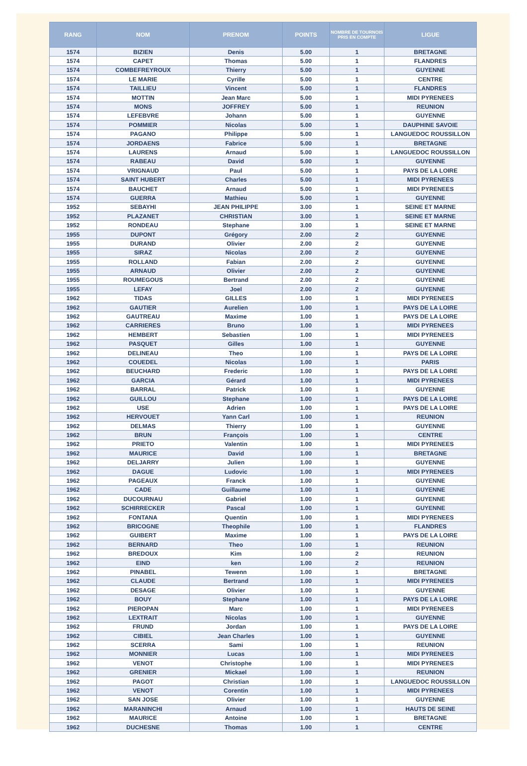| RANG | NOM | PRENOM | POINTS | NOMBRE DE TOURNOIS PRIS EN COMPTE | LIGUE |
| --- | --- | --- | --- | --- | --- |
| 1574 | BIZIEN | Denis | 5.00 | 1 | BRETAGNE |
| 1574 | CAPET | Thomas | 5.00 | 1 | FLANDRES |
| 1574 | COMBEFREYROUX | Thierry | 5.00 | 1 | GUYENNE |
| 1574 | LE MARIE | Cyrille | 5.00 | 1 | CENTRE |
| 1574 | TAILLIEU | Vincent | 5.00 | 1 | FLANDRES |
| 1574 | MOTTIN | Jean Marc | 5.00 | 1 | MIDI PYRENEES |
| 1574 | MONS | JOFFREY | 5.00 | 1 | REUNION |
| 1574 | LEFEBVRE | Johann | 5.00 | 1 | GUYENNE |
| 1574 | POMMIER | Nicolas | 5.00 | 1 | DAUPHINE SAVOIE |
| 1574 | PAGANO | Philippe | 5.00 | 1 | LANGUEDOC ROUSSILLON |
| 1574 | JORDAENS | Fabrice | 5.00 | 1 | BRETAGNE |
| 1574 | LAURENS | Arnaud | 5.00 | 1 | LANGUEDOC ROUSSILLON |
| 1574 | RABEAU | David | 5.00 | 1 | GUYENNE |
| 1574 | VRIGNAUD | Paul | 5.00 | 1 | PAYS DE LA LOIRE |
| 1574 | SAINT HUBERT | Charles | 5.00 | 1 | MIDI PYRENEES |
| 1574 | BAUCHET | Arnaud | 5.00 | 1 | MIDI PYRENEES |
| 1574 | GUERRA | Mathieu | 5.00 | 1 | GUYENNE |
| 1952 | SEBAYHI | JEAN PHILIPPE | 3.00 | 1 | SEINE ET MARNE |
| 1952 | PLAZANET | CHRISTIAN | 3.00 | 1 | SEINE ET MARNE |
| 1952 | RONDEAU | Stephane | 3.00 | 1 | SEINE ET MARNE |
| 1955 | DUPONT | Grégory | 2.00 | 2 | GUYENNE |
| 1955 | DURAND | Olivier | 2.00 | 2 | GUYENNE |
| 1955 | SIRAZ | Nicolas | 2.00 | 2 | GUYENNE |
| 1955 | ROLLAND | Fabian | 2.00 | 2 | GUYENNE |
| 1955 | ARNAUD | Olivier | 2.00 | 2 | GUYENNE |
| 1955 | ROUMEGOUS | Bertrand | 2.00 | 2 | GUYENNE |
| 1955 | LEFAY | Joel | 2.00 | 2 | GUYENNE |
| 1962 | TIDAS | GILLES | 1.00 | 1 | MIDI PYRENEES |
| 1962 | GAUTIER | Aurelien | 1.00 | 1 | PAYS DE LA LOIRE |
| 1962 | GAUTREAU | Maxime | 1.00 | 1 | PAYS DE LA LOIRE |
| 1962 | CARRIERES | Bruno | 1.00 | 1 | MIDI PYRENEES |
| 1962 | HEMBERT | Sebastien | 1.00 | 1 | MIDI PYRENEES |
| 1962 | PASQUET | Gilles | 1.00 | 1 | GUYENNE |
| 1962 | DELINEAU | Theo | 1.00 | 1 | PAYS DE LA LOIRE |
| 1962 | COUEDEL | Nicolas | 1.00 | 1 | PARIS |
| 1962 | BEUCHARD | Frederic | 1.00 | 1 | PAYS DE LA LOIRE |
| 1962 | GARCIA | Gérard | 1.00 | 1 | MIDI PYRENEES |
| 1962 | BARRAL | Patrick | 1.00 | 1 | GUYENNE |
| 1962 | GUILLOU | Stephane | 1.00 | 1 | PAYS DE LA LOIRE |
| 1962 | USE | Adrien | 1.00 | 1 | PAYS DE LA LOIRE |
| 1962 | HERVOUET | Yann Carl | 1.00 | 1 | REUNION |
| 1962 | DELMAS | Thierry | 1.00 | 1 | GUYENNE |
| 1962 | BRUN | François | 1.00 | 1 | CENTRE |
| 1962 | PRIETO | Valentin | 1.00 | 1 | MIDI PYRENEES |
| 1962 | MAURICE | David | 1.00 | 1 | BRETAGNE |
| 1962 | DELJARRY | Julien | 1.00 | 1 | GUYENNE |
| 1962 | DAGUE | Ludovic | 1.00 | 1 | MIDI PYRENEES |
| 1962 | PAGEAUX | Franck | 1.00 | 1 | GUYENNE |
| 1962 | CADE | Guillaume | 1.00 | 1 | GUYENNE |
| 1962 | DUCOURNAU | Gabriel | 1.00 | 1 | GUYENNE |
| 1962 | SCHIRRECKER | Pascal | 1.00 | 1 | GUYENNE |
| 1962 | FONTANA | Quentin | 1.00 | 1 | MIDI PYRENEES |
| 1962 | BRICOGNE | Theophile | 1.00 | 1 | FLANDRES |
| 1962 | GUIBERT | Maxime | 1.00 | 1 | PAYS DE LA LOIRE |
| 1962 | BERNARD | Theo | 1.00 | 1 | REUNION |
| 1962 | BREDOUX | Kim | 1.00 | 2 | REUNION |
| 1962 | EIND | ken | 1.00 | 2 | REUNION |
| 1962 | PINABEL | Tewenn | 1.00 | 1 | BRETAGNE |
| 1962 | CLAUDE | Bertrand | 1.00 | 1 | MIDI PYRENEES |
| 1962 | DESAGE | Olivier | 1.00 | 1 | GUYENNE |
| 1962 | BOUY | Stephane | 1.00 | 1 | PAYS DE LA LOIRE |
| 1962 | PIEROPAN | Marc | 1.00 | 1 | MIDI PYRENEES |
| 1962 | LEXTRAIT | Nicolas | 1.00 | 1 | GUYENNE |
| 1962 | FRUND | Jordan | 1.00 | 1 | PAYS DE LA LOIRE |
| 1962 | CIBIEL | Jean Charles | 1.00 | 1 | GUYENNE |
| 1962 | SCERRA | Sami | 1.00 | 1 | REUNION |
| 1962 | MONNIER | Lucas | 1.00 | 1 | MIDI PYRENEES |
| 1962 | VENOT | Christophe | 1.00 | 1 | MIDI PYRENEES |
| 1962 | GRENIER | Mickael | 1.00 | 1 | REUNION |
| 1962 | PAGOT | Christian | 1.00 | 1 | LANGUEDOC ROUSSILLON |
| 1962 | VENOT | Corentin | 1.00 | 1 | MIDI PYRENEES |
| 1962 | SAN JOSE | Olivier | 1.00 | 1 | GUYENNE |
| 1962 | MARANINCHI | Arnaud | 1.00 | 1 | HAUTS DE SEINE |
| 1962 | MAURICE | Antoine | 1.00 | 1 | BRETAGNE |
| 1962 | DUCHESNE | Thomas | 1.00 | 1 | CENTRE |